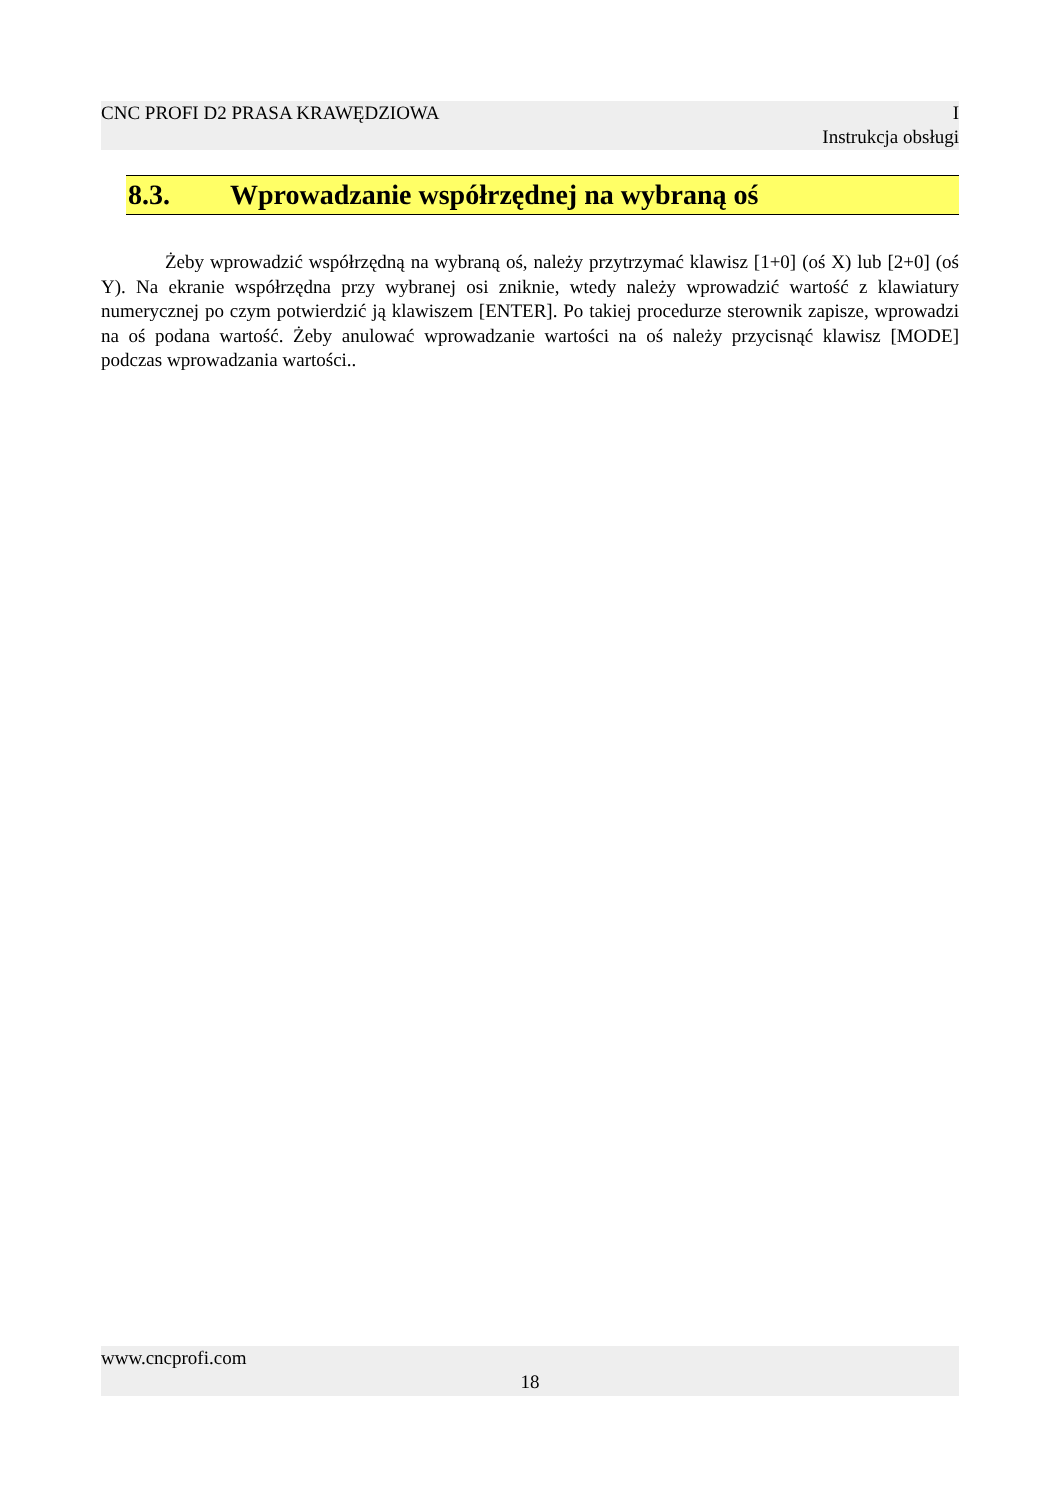CNC PROFI D2 PRASA KRAWĘDZIOWA I
Instrukcja obsługi
8.3. Wprowadzanie współrzędnej na wybraną oś
Żeby wprowadzić współrzędną na wybraną oś, należy przytrzymać klawisz [1+0] (oś X) lub [2+0] (oś Y). Na ekranie współrzędna przy wybranej osi zniknie, wtedy należy wprowadzić wartość z klawiatury numerycznej po czym potwierdzić ją klawiszem [ENTER]. Po takiej procedurze sterownik zapisze, wprowadzi na oś podana wartość. Żeby anulować wprowadzanie wartości na oś należy przycisnąć klawisz [MODE] podczas wprowadzania wartości..
www.cncprofi.com
18